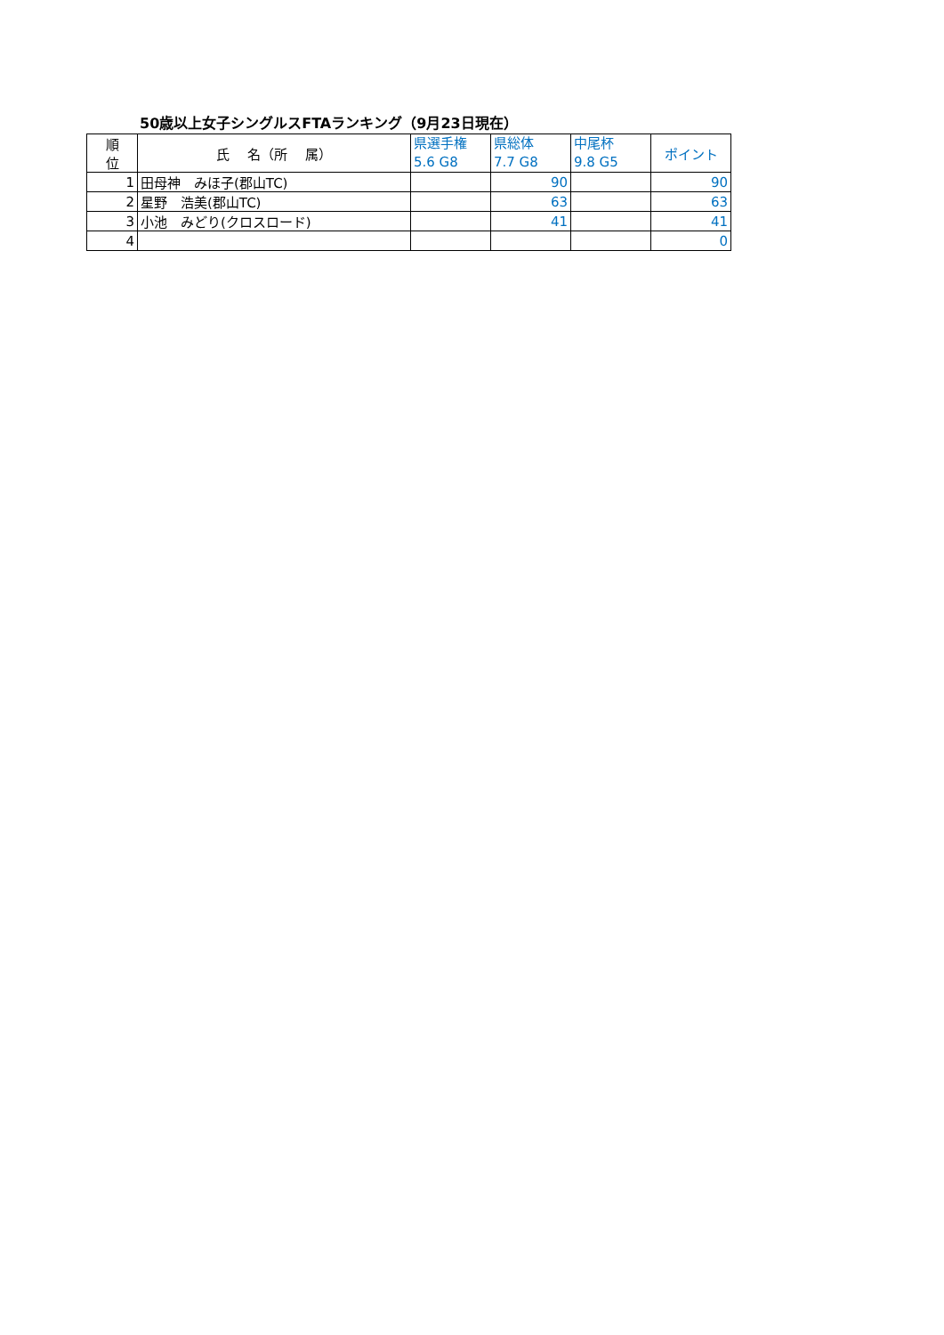50歳以上女子シングルスFTAランキング（9月23日現在）
| 順 位 | 氏 名（所 属） | 県選手権 5.6 G8 | 県総体 7.7 G8 | 中尾杯 9.8 G5 | ポイント |
| --- | --- | --- | --- | --- | --- |
| 1 | 田母神 みほ子(郡山TC) | | 90 | | 90 |
| 2 | 星野 浩美(郡山TC) | | 63 | | 63 |
| 3 | 小池 みどり(クロスロード) | | 41 | | 41 |
| 4 | | | | | 0 |